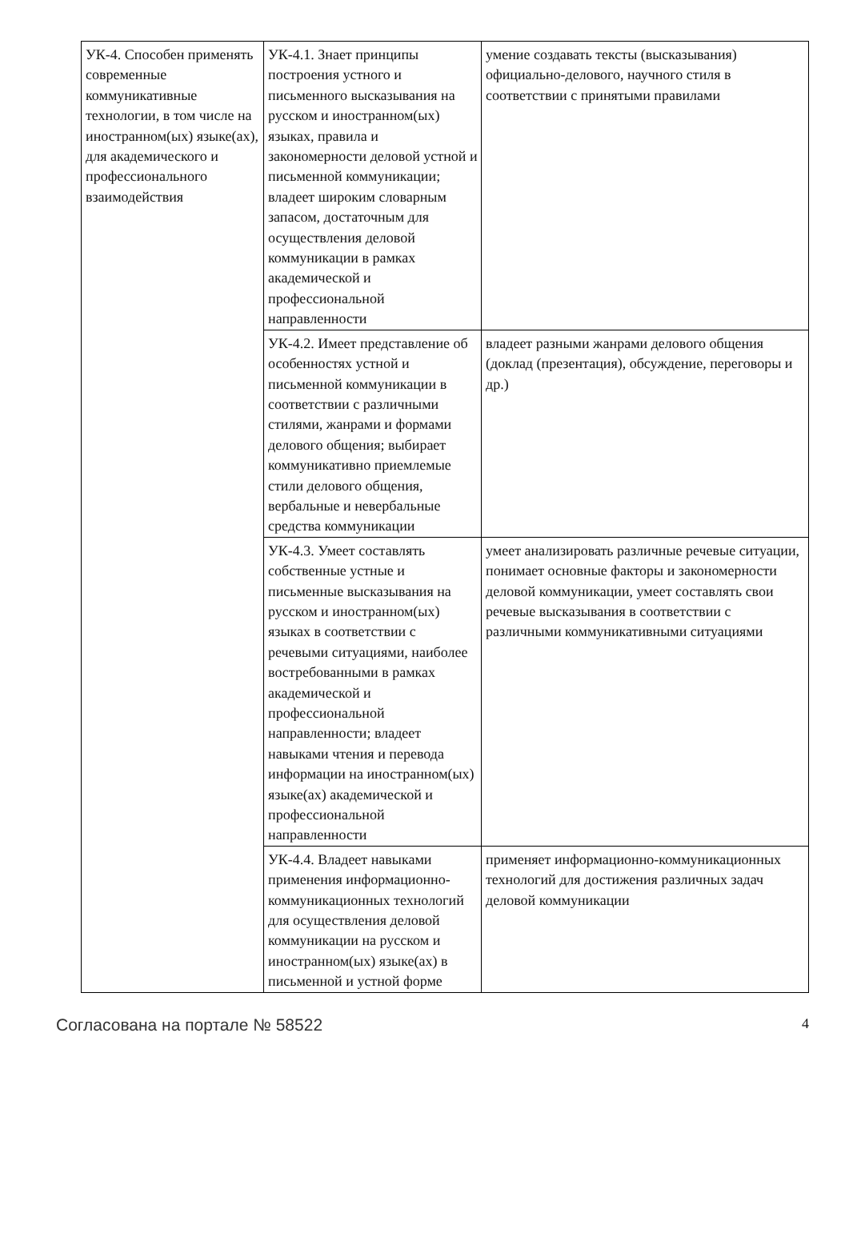| УК-4. Способен применять современные коммуникативные технологии, в том числе на иностранном(ых) языке(ах), для академического и профессионального взаимодействия | УК-4.1. Знает принципы построения устного и письменного высказывания на русском и иностранном(ых) языках, правила и закономерности деловой устной и письменной коммуникации; владеет широким словарным запасом, достаточным для осуществления деловой коммуникации в рамках академической и профессиональной направленности | умение создавать тексты (высказывания) официально-делового, научного стиля в соответствии с принятыми правилами |
| | УК-4.2. Имеет представление об особенностях устной и письменной коммуникации в соответствии с различными стилями, жанрами и формами делового общения; выбирает коммуникативно приемлемые стили делового общения, вербальные и невербальные средства коммуникации | владеет разными жанрами делового общения (доклад (презентация), обсуждение, переговоры и др.) |
| | УК-4.3. Умеет составлять собственные устные и письменные высказывания на русском и иностранном(ых) языках в соответствии с речевыми ситуациями, наиболее востребованными в рамках академической и профессиональной направленности; владеет навыками чтения и перевода информации на иностранном(ых) языке(ах) академической и профессиональной направленности | умеет анализировать различные речевые ситуации, понимает основные факторы и закономерности деловой коммуникации, умеет составлять свои речевые высказывания в соответствии с различными коммуникативными ситуациями |
| | УК-4.4. Владеет навыками применения информационно-коммуникационных технологий для осуществления деловой коммуникации на русском и иностранном(ых) языке(ах) в письменной и устной форме | применяет информационно-коммуникационных технологий для достижения различных задач деловой коммуникации |
Согласована на портале № 58522 4